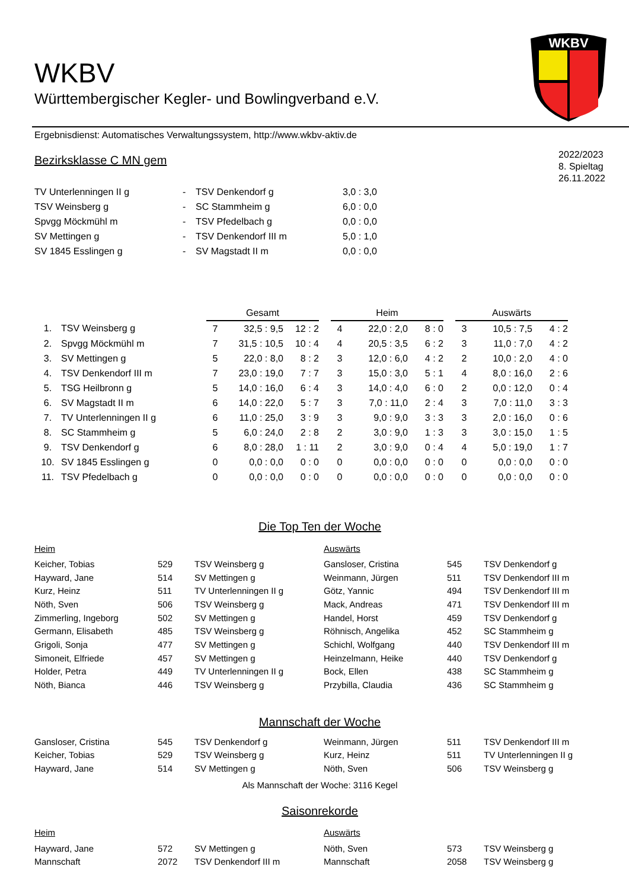WKBV
WKBV
Württembergischer Kegler- und Bowlingverband e.V.
Ergebnisdienst: Automatisches Verwaltungssystem, http://www.wkbv-aktiv.de
Bezirksklasse C MN gem
2022/2023
8. Spieltag
26.11.2022
| TV Unterlenningen II g | - | TSV Denkendorf g | 3,0 : 3,0 |
| TSV Weinsberg g | - | SC Stammheim g | 6,0 : 0,0 |
| Spvgg Möckmühl m | - | TSV Pfedelbach g | 0,0 : 0,0 |
| SV Mettingen g | - | TSV Denkendorf III m | 5,0 : 1,0 |
| SV 1845 Esslingen g | - | SV Magstadt II m | 0,0 : 0,0 |
| | | Gesamt | | | | | Heim | | | | | Auswärts | | | |
| 1. | TSV Weinsberg g | 7 | 32,5 : 9,5 | 12 : 2 | | | 4 | 22,0 : 2,0 | 8 : 0 | | | 3 | 10,5 : 7,5 | 4 : 2 | |
| 2. | Spvgg Möckmühl m | 7 | 31,5 : 10,5 | 10 : 4 | | | 4 | 20,5 : 3,5 | 6 : 2 | | | 3 | 11,0 : 7,0 | 4 : 2 | |
| 3. | SV Mettingen g | 5 | 22,0 : 8,0 | 8 : 2 | | | 3 | 12,0 : 6,0 | 4 : 2 | | | 2 | 10,0 : 2,0 | 4 : 0 | |
| 4. | TSV Denkendorf III m | 7 | 23,0 : 19,0 | 7 : 7 | | | 3 | 15,0 : 3,0 | 5 : 1 | | | 4 | 8,0 : 16,0 | 2 : 6 | |
| 5. | TSG Heilbronn g | 5 | 14,0 : 16,0 | 6 : 4 | | | 3 | 14,0 : 4,0 | 6 : 0 | | | 2 | 0,0 : 12,0 | 0 : 4 | |
| 6. | SV Magstadt II m | 6 | 14,0 : 22,0 | 5 : 7 | | | 3 | 7,0 : 11,0 | 2 : 4 | | | 3 | 7,0 : 11,0 | 3 : 3 | |
| 7. | TV Unterlenningen II g | 6 | 11,0 : 25,0 | 3 : 9 | | | 3 | 9,0 : 9,0 | 3 : 3 | | | 3 | 2,0 : 16,0 | 0 : 6 | |
| 8. | SC Stammheim g | 5 | 6,0 : 24,0 | 2 : 8 | | | 2 | 3,0 : 9,0 | 1 : 3 | | | 3 | 3,0 : 15,0 | 1 : 5 | |
| 9. | TSV Denkendorf g | 6 | 8,0 : 28,0 | 1 : 11 | | | 2 | 3,0 : 9,0 | 0 : 4 | | | 4 | 5,0 : 19,0 | 1 : 7 | |
| 10. | SV 1845 Esslingen g | 0 | 0,0 : 0,0 | 0 : 0 | | | 0 | 0,0 : 0,0 | 0 : 0 | | | 0 | 0,0 : 0,0 | 0 : 0 | |
| 11. | TSV Pfedelbach g | 0 | 0,0 : 0,0 | 0 : 0 | | | 0 | 0,0 : 0,0 | 0 : 0 | | | 0 | 0,0 : 0,0 | 0 : 0 | |
Die Top Ten der Woche
| Heim | | | Auswärts | | |
| Keicher, Tobias | 529 | TSV Weinsberg g | Gansloser, Cristina | 545 | TSV Denkendorf g |
| Hayward, Jane | 514 | SV Mettingen g | Weinmann, Jürgen | 511 | TSV Denkendorf III m |
| Kurz, Heinz | 511 | TV Unterlenningen II g | Götz, Yannic | 494 | TSV Denkendorf III m |
| Nöth, Sven | 506 | TSV Weinsberg g | Mack, Andreas | 471 | TSV Denkendorf III m |
| Zimmerling, Ingeborg | 502 | SV Mettingen g | Handel, Horst | 459 | TSV Denkendorf g |
| Germann, Elisabeth | 485 | TSV Weinsberg g | Röhnisch, Angelika | 452 | SC Stammheim g |
| Grigoli, Sonja | 477 | SV Mettingen g | Schichl, Wolfgang | 440 | TSV Denkendorf III m |
| Simoneit, Elfriede | 457 | SV Mettingen g | Heinzelmann, Heike | 440 | TSV Denkendorf g |
| Holder, Petra | 449 | TV Unterlenningen II g | Bock, Ellen | 438 | SC Stammheim g |
| Nöth, Bianca | 446 | TSV Weinsberg g | Przybilla, Claudia | 436 | SC Stammheim g |
Mannschaft der Woche
| Gansloser, Cristina | 545 | TSV Denkendorf g | Weinmann, Jürgen | 511 | TSV Denkendorf III m |
| Keicher, Tobias | 529 | TSV Weinsberg g | Kurz, Heinz | 511 | TV Unterlenningen II g |
| Hayward, Jane | 514 | SV Mettingen g | Nöth, Sven | 506 | TSV Weinsberg g |
Als Mannschaft der Woche: 3116 Kegel
Saisonrekorde
| Heim | | | Auswärts | | |
| Hayward, Jane | 572 | SV Mettingen g | Nöth, Sven | 573 | TSV Weinsberg g |
| Mannschaft | 2072 | TSV Denkendorf III m | Mannschaft | 2058 | TSV Weinsberg g |